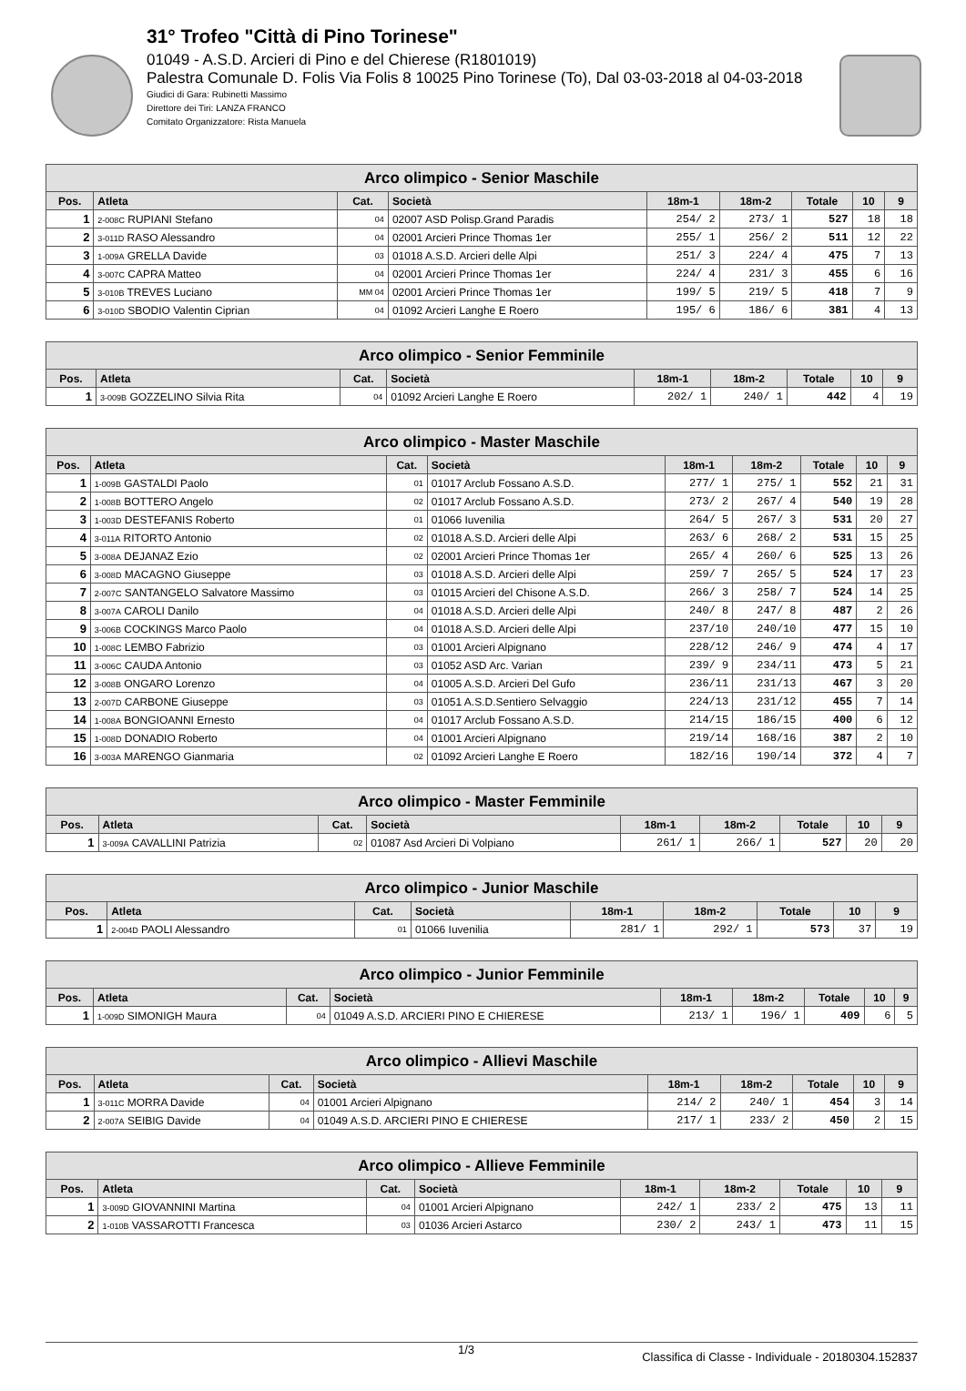31° Trofeo "Città di Pino Torinese"
01049 - A.S.D. Arcieri di Pino e del Chierese (R1801019)
Palestra Comunale D. Folis Via Folis 8 10025 Pino Torinese (To), Dal 03-03-2018 al 04-03-2018
Giudici di Gara: Rubinetti Massimo
Direttore dei Tiri: LANZA FRANCO
Comitato Organizzatore: Rista Manuela
| Arco olimpico - Senior Maschile | | | | | | | | |
| --- | --- | --- | --- | --- | --- | --- | --- | --- |
| Pos. | Atleta | Cat. | Società | 18m-1 | 18m-2 | Totale | 10 | 9 |
| 1 | 2-008C RUPIANI Stefano | 04 | 02007 ASD Polisp.Grand Paradis | 254/ 2 | 273/ 1 | 527 | 18 | 18 |
| 2 | 3-011D RASO Alessandro | 04 | 02001 Arcieri Prince Thomas 1er | 255/ 1 | 256/ 2 | 511 | 12 | 22 |
| 3 | 1-009A GRELLA Davide | 03 | 01018 A.S.D. Arcieri delle Alpi | 251/ 3 | 224/ 4 | 475 | 7 | 13 |
| 4 | 3-007C CAPRA Matteo | 04 | 02001 Arcieri Prince Thomas 1er | 224/ 4 | 231/ 3 | 455 | 6 | 16 |
| 5 | 3-010B TREVES Luciano | MM 04 | 02001 Arcieri Prince Thomas 1er | 199/ 5 | 219/ 5 | 418 | 7 | 9 |
| 6 | 3-010D SBODIO Valentin Ciprian | 04 | 01092 Arcieri Langhe E Roero | 195/ 6 | 186/ 6 | 381 | 4 | 13 |
| Arco olimpico - Senior Femminile | | | | | | | | |
| --- | --- | --- | --- | --- | --- | --- | --- | --- |
| Pos. | Atleta | Cat. | Società | 18m-1 | 18m-2 | Totale | 10 | 9 |
| 1 | 3-009B GOZZELINO Silvia Rita | 04 | 01092 Arcieri Langhe E Roero | 202/ 1 | 240/ 1 | 442 | 4 | 19 |
| Arco olimpico - Master Maschile | | | | | | | | |
| --- | --- | --- | --- | --- | --- | --- | --- | --- |
| Pos. | Atleta | Cat. | Società | 18m-1 | 18m-2 | Totale | 10 | 9 |
| 1 | 1-009B GASTALDI Paolo | 01 | 01017 Arclub Fossano A.S.D. | 277/ 1 | 275/ 1 | 552 | 21 | 31 |
| 2 | 1-008B BOTTERO Angelo | 02 | 01017 Arclub Fossano A.S.D. | 273/ 2 | 267/ 4 | 540 | 19 | 28 |
| 3 | 1-003D DESTEFANIS Roberto | 01 | 01066 Iuvenilia | 264/ 5 | 267/ 3 | 531 | 20 | 27 |
| 4 | 3-011A RITORTO Antonio | 02 | 01018 A.S.D. Arcieri delle Alpi | 263/ 6 | 268/ 2 | 531 | 15 | 25 |
| 5 | 3-008A DEJANAZ Ezio | 02 | 02001 Arcieri Prince Thomas 1er | 265/ 4 | 260/ 6 | 525 | 13 | 26 |
| 6 | 3-008D MACAGNO Giuseppe | 03 | 01018 A.S.D. Arcieri delle Alpi | 259/ 7 | 265/ 5 | 524 | 17 | 23 |
| 7 | 2-007C SANTANGELO Salvatore Massimo | 03 | 01015 Arcieri del Chisone A.S.D. | 266/ 3 | 258/ 7 | 524 | 14 | 25 |
| 8 | 3-007A CAROLI Danilo | 04 | 01018 A.S.D. Arcieri delle Alpi | 240/ 8 | 247/ 8 | 487 | 2 | 26 |
| 9 | 3-006B COCKINGS Marco Paolo | 04 | 01018 A.S.D. Arcieri delle Alpi | 237/10 | 240/10 | 477 | 15 | 10 |
| 10 | 1-008C LEMBO Fabrizio | 03 | 01001 Arcieri Alpignano | 228/12 | 246/ 9 | 474 | 4 | 17 |
| 11 | 3-006C CAUDA Antonio | 03 | 01052 ASD Arc. Varian | 239/ 9 | 234/11 | 473 | 5 | 21 |
| 12 | 3-008B ONGARO Lorenzo | 04 | 01005 A.S.D. Arcieri Del Gufo | 236/11 | 231/13 | 467 | 3 | 20 |
| 13 | 2-007D CARBONE Giuseppe | 03 | 01051 A.S.D.Sentiero Selvaggio | 224/13 | 231/12 | 455 | 7 | 14 |
| 14 | 1-008A BONGIOANNI Ernesto | 04 | 01017 Arclub Fossano A.S.D. | 214/15 | 186/15 | 400 | 6 | 12 |
| 15 | 1-008D DONADIO Roberto | 04 | 01001 Arcieri Alpignano | 219/14 | 168/16 | 387 | 2 | 10 |
| 16 | 3-003A MARENGO Gianmaria | 02 | 01092 Arcieri Langhe E Roero | 182/16 | 190/14 | 372 | 4 | 7 |
| Arco olimpico - Master Femminile | | | | | | | | |
| --- | --- | --- | --- | --- | --- | --- | --- | --- |
| Pos. | Atleta | Cat. | Società | 18m-1 | 18m-2 | Totale | 10 | 9 |
| 1 | 3-009A CAVALLINI Patrizia | 02 | 01087 Asd Arcieri Di Volpiano | 261/ 1 | 266/ 1 | 527 | 20 | 20 |
| Arco olimpico - Junior Maschile | | | | | | | | |
| --- | --- | --- | --- | --- | --- | --- | --- | --- |
| Pos. | Atleta | Cat. | Società | 18m-1 | 18m-2 | Totale | 10 | 9 |
| 1 | 2-004D PAOLI Alessandro | 01 | 01066 Iuvenilia | 281/ 1 | 292/ 1 | 573 | 37 | 19 |
| Arco olimpico - Junior Femminile | | | | | | | | |
| --- | --- | --- | --- | --- | --- | --- | --- | --- |
| Pos. | Atleta | Cat. | Società | 18m-1 | 18m-2 | Totale | 10 | 9 |
| 1 | 1-009D SIMONIGH Maura | 04 | 01049 A.S.D. ARCIERI PINO E CHIERESE | 213/ 1 | 196/ 1 | 409 | 6 | 5 |
| Arco olimpico - Allievi Maschile | | | | | | | | |
| --- | --- | --- | --- | --- | --- | --- | --- | --- |
| Pos. | Atleta | Cat. | Società | 18m-1 | 18m-2 | Totale | 10 | 9 |
| 1 | 3-011C MORRA Davide | 04 | 01001 Arcieri Alpignano | 214/ 2 | 240/ 1 | 454 | 3 | 14 |
| 2 | 2-007A SEIBIG Davide | 04 | 01049 A.S.D. ARCIERI PINO E CHIERESE | 217/ 1 | 233/ 2 | 450 | 2 | 15 |
| Arco olimpico - Allieve Femminile | | | | | | | | |
| --- | --- | --- | --- | --- | --- | --- | --- | --- |
| Pos. | Atleta | Cat. | Società | 18m-1 | 18m-2 | Totale | 10 | 9 |
| 1 | 3-009D GIOVANNINI Martina | 04 | 01001 Arcieri Alpignano | 242/ 1 | 233/ 2 | 475 | 13 | 11 |
| 2 | 1-010B VASSAROTTI Francesca | 03 | 01036 Arcieri Astarco | 230/ 2 | 243/ 1 | 473 | 11 | 15 |
1/3 Classifica di Classe - Individuale - 20180304.152837